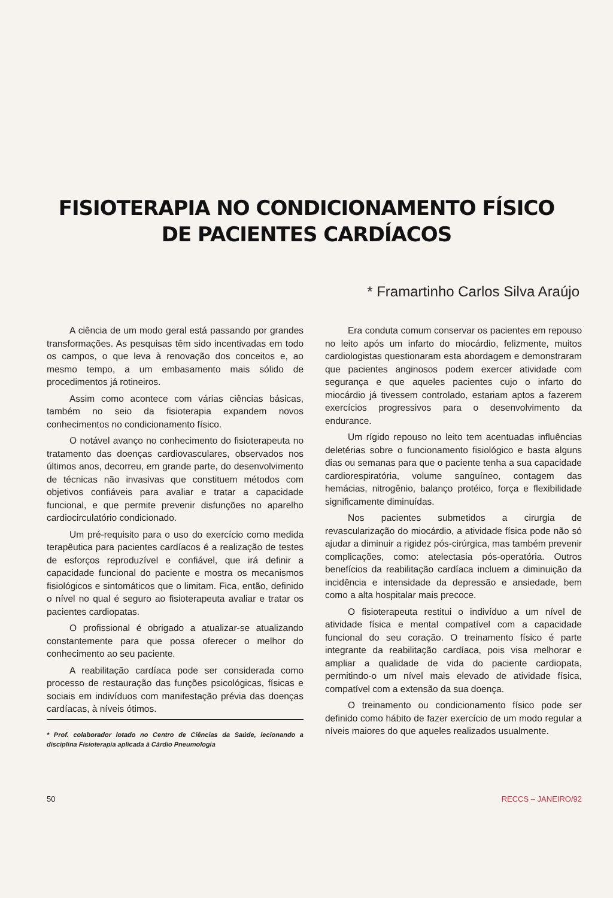FISIOTERAPIA NO CONDICIONAMENTO FÍSICO
DE PACIENTES CARDÍACOS
* Framartinho Carlos Silva Araújo
A ciência de um modo geral está passando por grandes transformações. As pesquisas têm sido incentivadas em todo os campos, o que leva à renovação dos conceitos e, ao mesmo tempo, a um embasamento mais sólido de procedimentos já rotineiros.
Assim como acontece com várias ciências básicas, também no seio da fisioterapia expandem novos conhecimentos no condicionamento físico.
O notável avanço no conhecimento do fisioterapeuta no tratamento das doenças cardiovasculares, observados nos últimos anos, decorreu, em grande parte, do desenvolvimento de técnicas não invasivas que constituem métodos com objetivos confiáveis para avaliar e tratar a capacidade funcional, e que permite prevenir disfunções no aparelho cardiocirculatório condicionado.
Um pré-requisito para o uso do exercício como medida terapêutica para pacientes cardíacos é a realização de testes de esforços reproduzível e confiável, que irá definir a capacidade funcional do paciente e mostra os mecanismos fisiológicos e sintomáticos que o limitam. Fica, então, definido o nível no qual é seguro ao fisioterapeuta avaliar e tratar os pacientes cardiopatas.
O profissional é obrigado a atualizar-se atualizando constantemente para que possa oferecer o melhor do conhecimento ao seu paciente.
A reabilitação cardíaca pode ser considerada como processo de restauração das funções psicológicas, físicas e sociais em indivíduos com manifestação prévia das doenças cardíacas, à níveis ótimos.
* Prof. colaborador lotado no Centro de Ciências da Saúde, lecionando a disciplina Fisioterapia aplicada à Cárdio Pneumologia
Era conduta comum conservar os pacientes em repouso no leito após um infarto do miocárdio, felizmente, muitos cardiologistas questionaram esta abordagem e demonstraram que pacientes anginosos podem exercer atividade com segurança e que aqueles pacientes cujo o infarto do miocárdio já tivessem controlado, estariam aptos a fazerem exercícios progressivos para o desenvolvimento da endurance.
Um rígido repouso no leito tem acentuadas influências deletérias sobre o funcionamento fisiológico e basta alguns dias ou semanas para que o paciente tenha a sua capacidade cardiorespiratória, volume sanguíneo, contagem das hemácias, nitrogênio, balanço protéico, força e flexibilidade significamente diminuídas.
Nos pacientes submetidos a cirurgia de revascularização do miocárdio, a atividade física pode não só ajudar a diminuir a rigidez pós-cirúrgica, mas também prevenir complicações, como: atelectasia pós-operatória. Outros benefícios da reabilitação cardíaca incluem a diminuição da incidência e intensidade da depressão e ansiedade, bem como a alta hospitalar mais precoce.
O fisioterapeuta restitui o indivíduo a um nível de atividade física e mental compatível com a capacidade funcional do seu coração. O treinamento físico é parte integrante da reabilitação cardíaca, pois visa melhorar e ampliar a qualidade de vida do paciente cardiopata, permitindo-o um nível mais elevado de atividade física, compatível com a extensão da sua doença.
O treinamento ou condicionamento físico pode ser definido como hábito de fazer exercício de um modo regular a níveis maiores do que aqueles realizados usualmente.
50 RECCS – JANEIRO/92